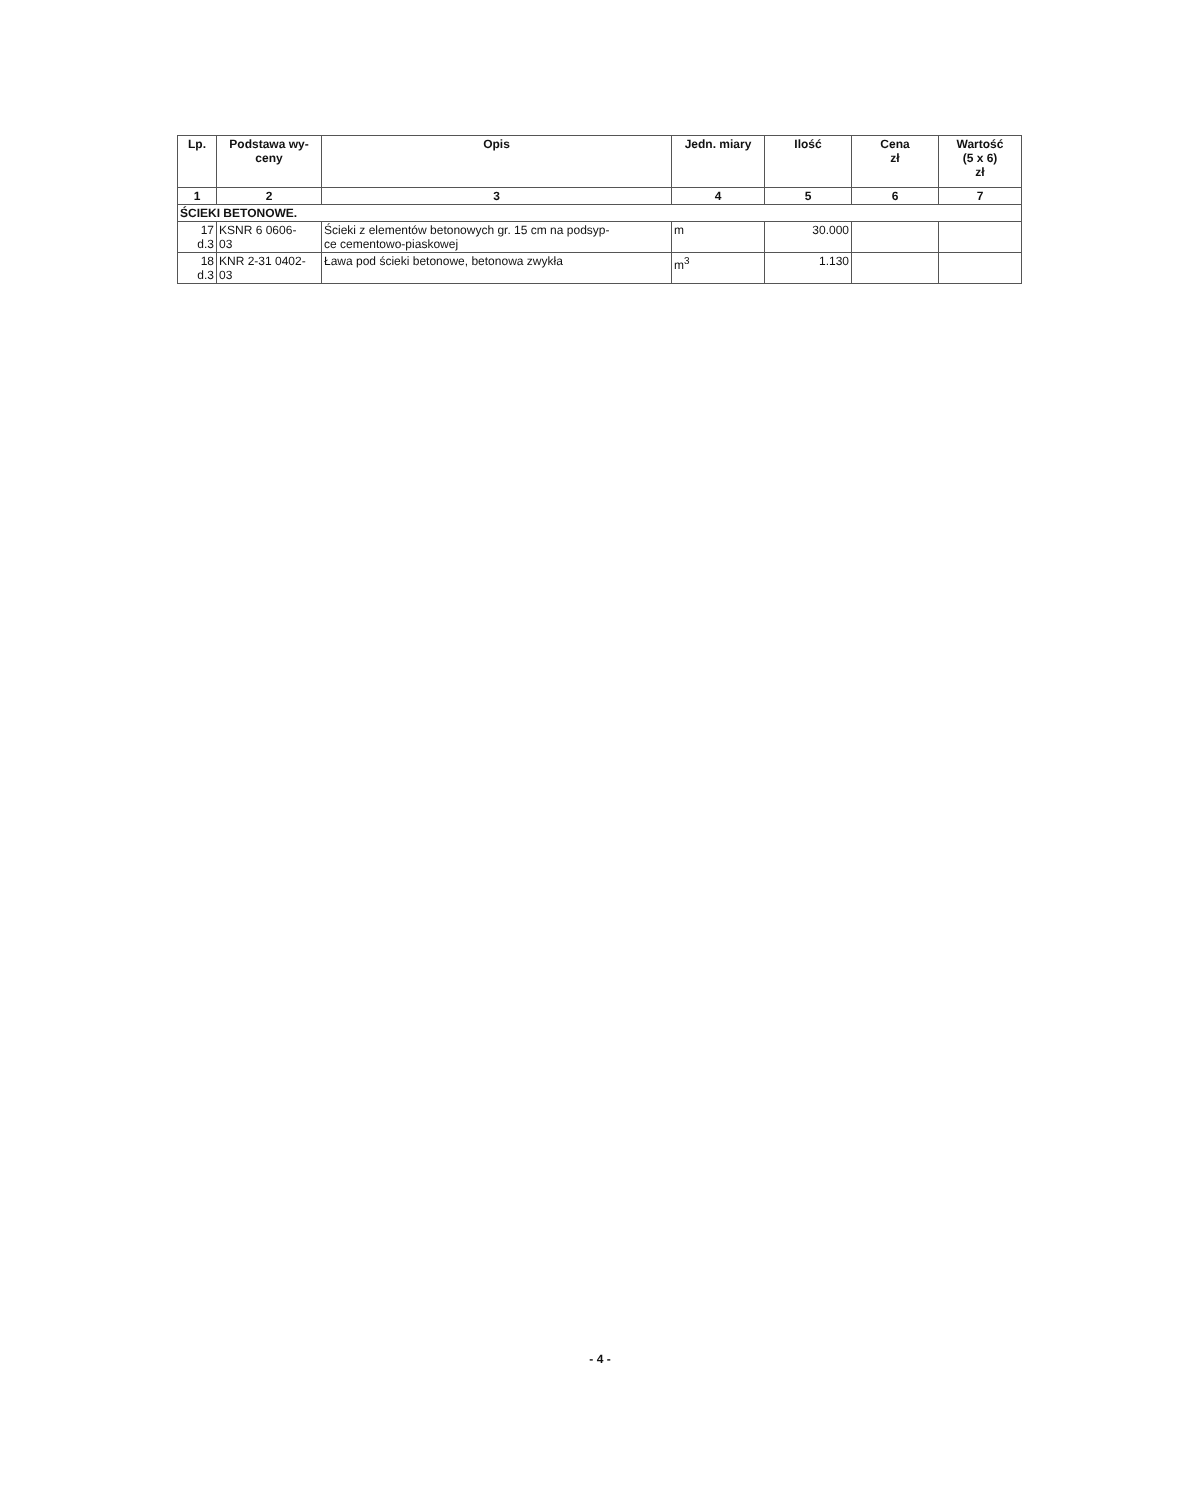| Lp. | Podstawa wy- ceny | Opis | Jedn. miary | Ilość | Cena zł | Wartość (5 x 6) zł |
| --- | --- | --- | --- | --- | --- | --- |
| 1 | 2 | 3 | 4 | 5 | 6 | 7 |
| ŚCIEKI BETONOWE. | | | | | | |
| 17 d.3 | KSNR 6 0606- 03 | Ścieki z elementów betonowych gr. 15 cm na podsyp- ce cementowo-piaskowej | m | 30.000 | | |
| 18 d.3 | KNR 2-31 0402- 03 | Ława pod ścieki betonowe, betonowa zwykła | m<sup>3</sup> | 1.130 | | |
- 4 -